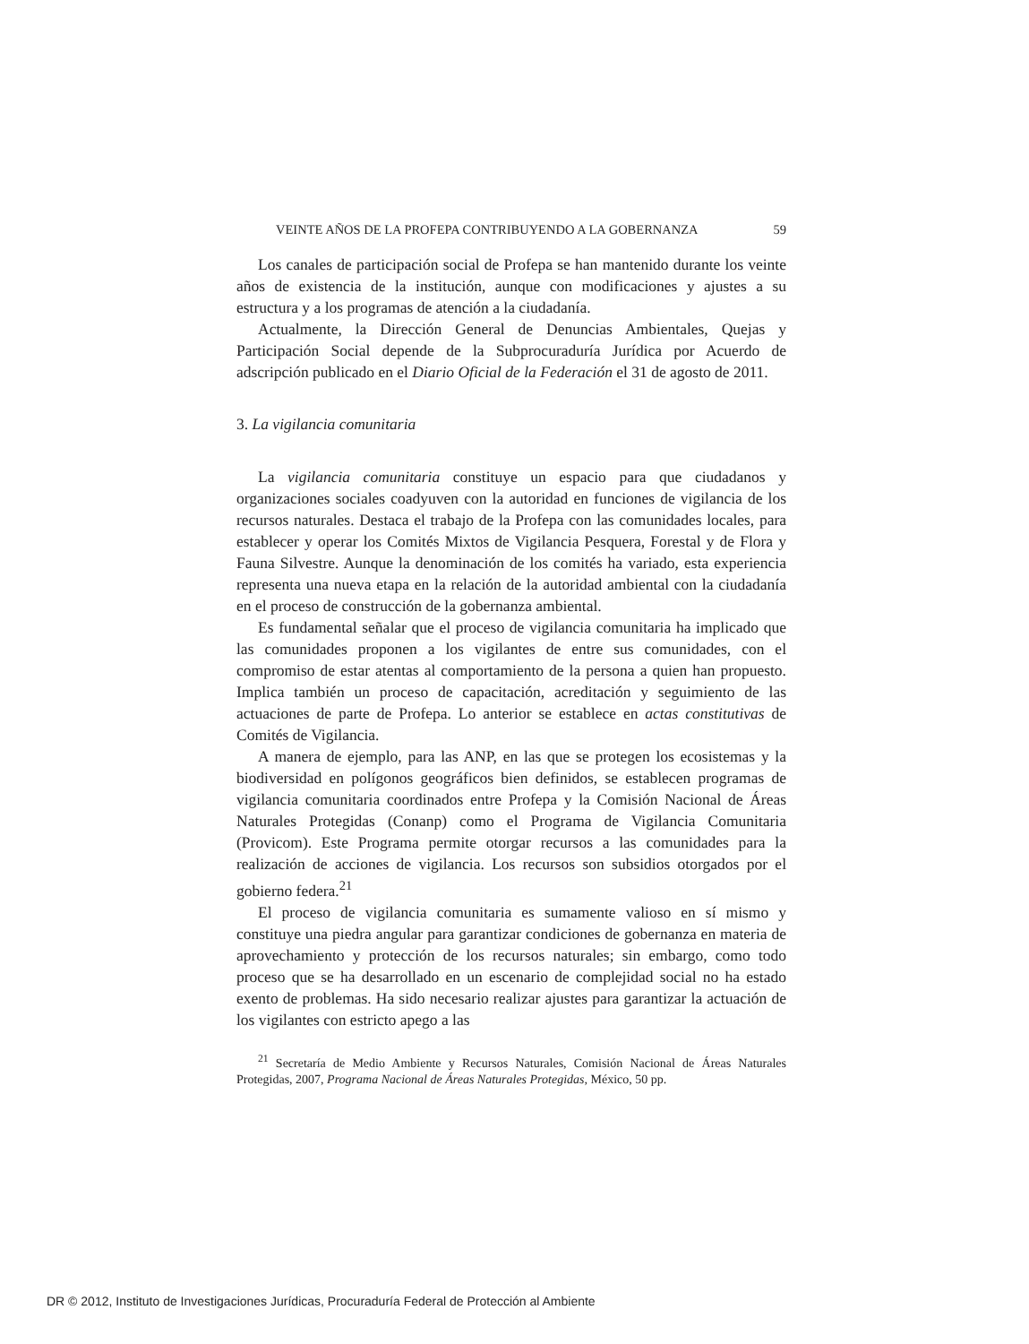VEINTE AÑOS DE LA PROFEPA CONTRIBUYENDO A LA GOBERNANZA 59
Los canales de participación social de Profepa se han mantenido durante los veinte años de existencia de la institución, aunque con modificaciones y ajustes a su estructura y a los programas de atención a la ciudadanía.
Actualmente, la Dirección General de Denuncias Ambientales, Quejas y Participación Social depende de la Subprocuraduría Jurídica por Acuerdo de adscripción publicado en el Diario Oficial de la Federación el 31 de agosto de 2011.
3. La vigilancia comunitaria
La vigilancia comunitaria constituye un espacio para que ciudadanos y organizaciones sociales coadyuven con la autoridad en funciones de vigilancia de los recursos naturales. Destaca el trabajo de la Profepa con las comunidades locales, para establecer y operar los Comités Mixtos de Vigilancia Pesquera, Forestal y de Flora y Fauna Silvestre. Aunque la denominación de los comités ha variado, esta experiencia representa una nueva etapa en la relación de la autoridad ambiental con la ciudadanía en el proceso de construcción de la gobernanza ambiental.
Es fundamental señalar que el proceso de vigilancia comunitaria ha implicado que las comunidades proponen a los vigilantes de entre sus comunidades, con el compromiso de estar atentas al comportamiento de la persona a quien han propuesto. Implica también un proceso de capacitación, acreditación y seguimiento de las actuaciones de parte de Profepa. Lo anterior se establece en actas constitutivas de Comités de Vigilancia.
A manera de ejemplo, para las ANP, en las que se protegen los ecosistemas y la biodiversidad en polígonos geográficos bien definidos, se establecen programas de vigilancia comunitaria coordinados entre Profepa y la Comisión Nacional de Áreas Naturales Protegidas (Conanp) como el Programa de Vigilancia Comunitaria (Provicom). Este Programa permite otorgar recursos a las comunidades para la realización de acciones de vigilancia. Los recursos son subsidios otorgados por el gobierno federa.<sup>21</sup>
El proceso de vigilancia comunitaria es sumamente valioso en sí mismo y constituye una piedra angular para garantizar condiciones de gobernanza en materia de aprovechamiento y protección de los recursos naturales; sin embargo, como todo proceso que se ha desarrollado en un escenario de complejidad social no ha estado exento de problemas. Ha sido necesario realizar ajustes para garantizar la actuación de los vigilantes con estricto apego a las
<sup>21</sup> Secretaría de Medio Ambiente y Recursos Naturales, Comisión Nacional de Áreas Naturales Protegidas, 2007, Programa Nacional de Áreas Naturales Protegidas, México, 50 pp.
DR © 2012, Instituto de Investigaciones Jurídicas, Procuraduría Federal de Protección al Ambiente